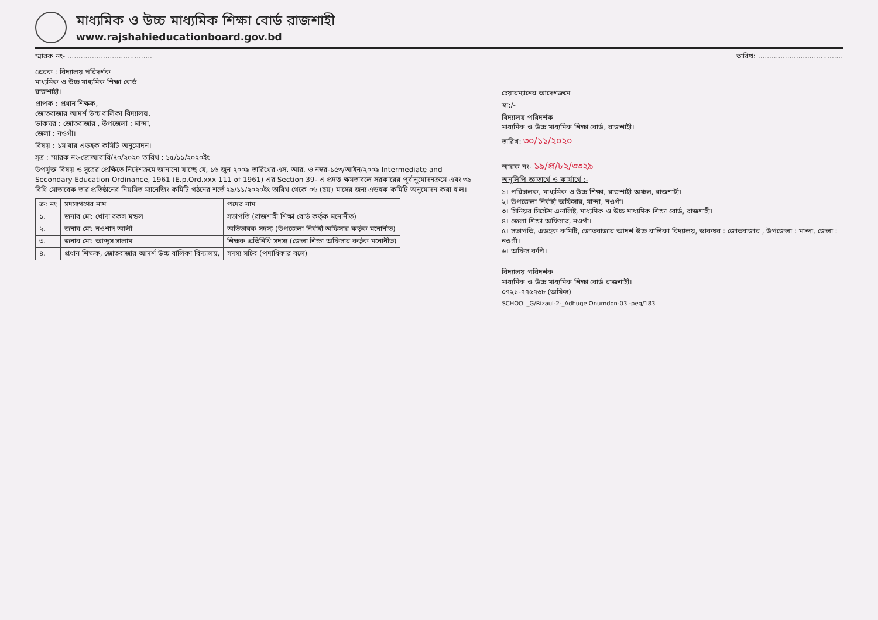মাধ্যমিক ও উচ্চ মাধ্যমিক শিক্ষা বোর্ড রাজশাহী
www.rajshahieducationboard.gov.bd
স্মারক নং- ...................................... তারিখ: ......................................
প্রেরক : বিদ্যালয় পরিদর্শক
মাধ্যমিক ও উচ্চ মাধ্যমিক শিক্ষা বোর্ড
রাজশাহী।
প্রাপক : প্রধান শিক্ষক,
জোতবাজার আদর্শ উচ্চ বালিকা বিদ্যালয়,
ডাকঘর : জোতবাজার , উপজেলা : মান্দা,
জেলা : নওগাঁ।
বিষয় : ১ম বার এডহক কমিটি অনুমোদন।
সূত্র : স্মারক নং-জোআবাবি/৭০/২০২০ তারিখ : ১৫/১১/২০২০ইং
উপর্যুক্ত বিষয় ও সূত্রের প্রেক্ষিতে নির্দেশক্রমে জানানো যাচ্ছে যে, ১৬ জুন ২০০৯ তারিখের এস. আর. ও নম্বর-১৫৩/আইন/২০০৯ Intermediate and Secondary Education Ordinance, 1961 (E.p.Ord.xxx 111 of 1961) এর Section 39- এ প্রদত্ত ক্ষমতাবলে সরকারের পূর্বানুমোদনক্রমে এবং ৩৯ বিধি মোতাবেক তার প্রতিষ্ঠানের নিয়মিত ম্যানেজিং কমিটি গঠনের শর্তে ২৯/১১/২০২০ইং তারিখ থেকে ০৬ (ছয়) মাসের জন্য এডহক কমিটি অনুমোদন করা হ'ল।
| ক্র: নং | সদস্যগণের নাম | পদের নাম |
| --- | --- | --- |
| ১. | জনাব মো: খোদা বকস মন্ডল | সভাপতি (রাজশাহী শিক্ষা বোর্ড কর্তৃক মনোনীত) |
| ২. | জনাব মো: নওশাদ আলী | অভিভাবক সদস্য (উপজেলা নির্বাহী অফিসার কর্তৃক মনোনীত) |
| ৩. | জনাব মো: আব্দুস সালাম | শিক্ষক প্রতিনিধি সদস্য (জেলা শিক্ষা অফিসার কর্তৃক মনোনীত) |
| ৪. | প্রধান শিক্ষক, জোতবাজার আদর্শ উচ্চ বালিকা বিদ্যালয়, | সদস্য সচিব (পদাধিকার বলে) |
চেয়ারম্যানের আদেশক্রমে
স্বা:/-
বিদ্যালয় পরিদর্শক
মাধ্যমিক ও উচ্চ মাধ্যমিক শিক্ষা বোর্ড, রাজশাহী।
তারিখ: ৩০/১১/২০২০
স্মারক নং- ১৯/প্র/৮২/৩৩২৯
অনুলিপি জ্ঞাতার্থে ও কার্যার্থে :-
১। পরিচালক, মাধ্যমিক ও উচ্চ শিক্ষা, রাজশাহী অঞ্চল, রাজশাহী।
২। উপজেলা নির্বাহী অফিসার, মান্দা, নওগাঁ।
৩। সিনিয়র সিস্টেম এনালিষ্ট, মাধ্যমিক ও উচ্চ মাধ্যমিক শিক্ষা বোর্ড, রাজশাহী।
৪। জেলা শিক্ষা অফিসার, নওগাঁ।
৫। সভাপতি, এডহক কমিটি, জোতবাজার আদর্শ উচ্চ বালিকা বিদ্যালয়, ডাকঘর : জোতবাজার , উপজেলা : মান্দা, জেলা : নওগাঁ।
৬। অফিস কপি।
বিদ্যালয় পরিদর্শক
মাধ্যমিক ও উচ্চ মাধ্যমিক শিক্ষা বোর্ড রাজশাহী।
০৭২১-৭৭৫৭৬৮ (অফিস)
SCHOOL_G/Rizaul-2-_Adhuqe Onumdon-03 -peg/183